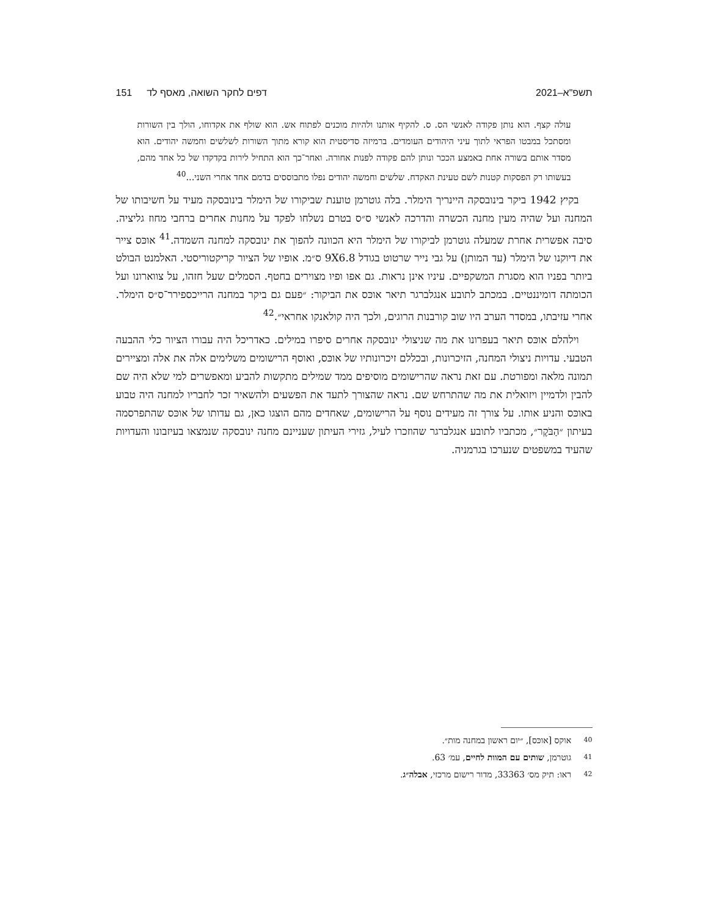תשפ"א–2021 דפים לחקר השואה, מאסף לד151
עולה קצף. הוא נותן פקודה לאנשי הס. ס. להקיף אותנו ולהיות מוכנים לפתוח אש. הוא שולף את אקדוחו, הולך בין השורות ומסתכל במבטו הפראי לתוך עיני היהודים העומדים. ברמיזה סדיסטית הוא קורא מתוך השורות לשלשים וחמשה יהודים. הוא מסדר אותם בשורה אחת באמצע הככר ונותן להם פקודה לפנות אחורה. ואחר־כך הוא התחיל לירות בקדקדו של כל אחד מהם, בעשותו רק הפסקות קטנות לשם טעינת האקדח. שלשים וחמשה יהודים נפלו מתבוססים בדמם אחד אחרי השני...<sup>40</sup>
בקיץ 1942 ביקר בינובסקה היינריך הימלר. בלה גוטרמן טוענת שביקורו של הימלר בינובסקה מעיד על חשיבותו של המחנה ועל שהיה מעין מחנה הכשרה והדרכה לאנשי ס״ס בטרם נשלחו לפקד על מחנות אחרים ברחבי מחוז גליציה. סיבה אפשרית אחרת שמעלה גוטרמן לביקורו של הימלר היא הכוונה להפוך את ינובסקה למחנה השמדה.<sup>41</sup> אוכּס צייר את דיוקנו של הימלר (עד המותן) על גבי נייר שרטוט בגודל 9X6.8 ס״מ. אופיו של הציור קריקטוריסטי. האלמנט הבולט ביותר בפניו הוא מסגרת המשקפיים. עיניו אינן נראות. גם אפו ופיו מצוירים בחטף. הסמלים שעל חזהו, על צווארונו ועל הכומתה דומיננטיים. במכתב לתובע אנגלברגר תיאר אוכּס את הביקור: ״פעם גם ביקר במחנה הרייכספירר־ס״ס הימלר. אחרי עזיבתו, במסדר הערב היו שוב קורבנות הרוגים, ולכך היה קולאנקו אחראי״.<sup>42</sup>
וילהלם אוכּס תיאר בעפרונו את מה שניצולי ינובסקה אחרים סיפרו במילים. כאדריכל היה עבורו הציור כלי ההבעה הטבעי. עדויות ניצולי המחנה, הזיכרונות, ובכללם זיכרונותיו של אוכּס, ואוסף הרישומים משלימים אלה את אלה ומציירים תמונה מלאה ומפורטת. עם זאת נראה שהרישומים מוסיפים ממד שמילים מתקשות להביע ומאפשרים למי שלא היה שם להבין ולדמיין ויזואלית את מה שהתרחש שם. נראה שהצורך לתעד את הפשעים ולהשאיר זכר לחבריו למחנה היה טבוע באוכּס והניע אותו. על צורך זה מעידים נוסף על הרישומים, שאחדים מהם הוצגו כאן, גם עדותו של אוכּס שהתפרסמה בעיתון ״הַבֹּקֶר״, מכתביו לתובע אנגלברגר שהוזכרו לעיל, גזירי העיתון שעניינם מחנה ינובסקה שנמצאו בעיזבונו והעדויות שהעיד במשפטים שנערכו בגרמניה.
40 אוקס [אוכּס], ״יום ראשון במחנה מות״.
41 גוטרמן, שותים עם המוות לחיים, עמ׳ 63.
42 ראו: תיק מס׳ 33363, מדור רישום מרכזי, אבלה״ג.